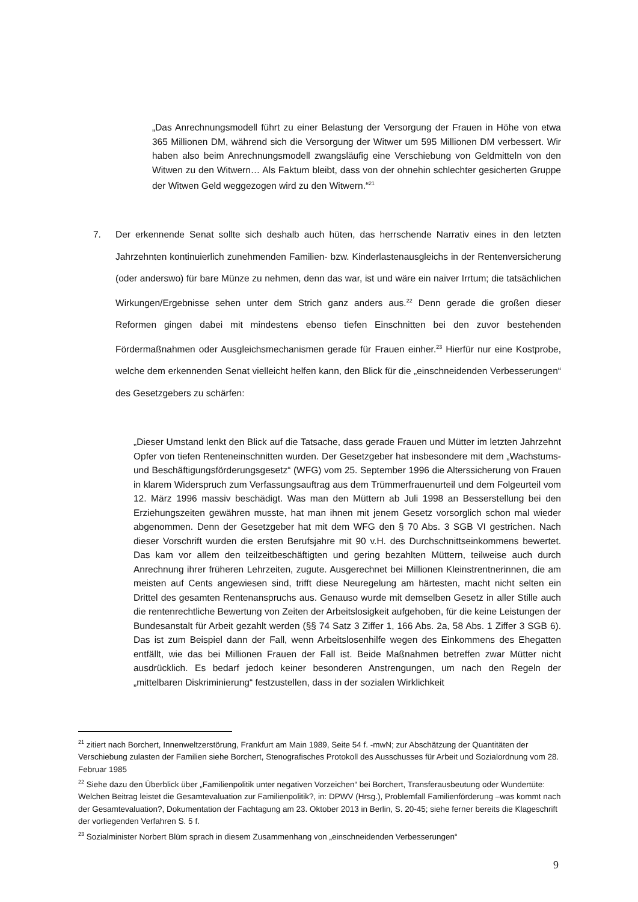„Das Anrechnungsmodell führt zu einer Belastung der Versorgung der Frauen in Höhe von etwa 365 Millionen DM, während sich die Versorgung der Witwer um 595 Millionen DM verbessert. Wir haben also beim Anrechnungsmodell zwangsläufig eine Verschiebung von Geldmitteln von den Witwen zu den Witwern… Als Faktum bleibt, dass von der ohnehin schlechter gesicherten Gruppe der Witwen Geld weggezogen wird zu den Witwern.“<sup>21</sup>
7. Der erkennende Senat sollte sich deshalb auch hüten, das herrschende Narrativ eines in den letzten Jahrzehnten kontinuierlich zunehmenden Familien- bzw. Kinderlastenausgleichs in der Rentenversicherung (oder anderswo) für bare Münze zu nehmen, denn das war, ist und wäre ein naiver Irrtum; die tatsächlichen Wirkungen/Ergebnisse sehen unter dem Strich ganz anders aus.<sup>22</sup> Denn gerade die großen dieser Reformen gingen dabei mit mindestens ebenso tiefen Einschnitten bei den zuvor bestehenden Fördermaßnahmen oder Ausgleichsmechanismen gerade für Frauen einher.<sup>23</sup> Hierfür nur eine Kostprobe, welche dem erkennenden Senat vielleicht helfen kann, den Blick für die „einschneidenden Verbesserungen“ des Gesetzgebers zu schärfen:
„Dieser Umstand lenkt den Blick auf die Tatsache, dass gerade Frauen und Mütter im letzten Jahrzehnt Opfer von tiefen Renteneinschnitten wurden. Der Gesetzgeber hat insbesondere mit dem „Wachstums- und Beschäftigungsförderungsgesetz“ (WFG) vom 25. September 1996 die Alterssicherung von Frauen in klarem Widerspruch zum Verfassungsauftrag aus dem Trümmerfrauenurteil und dem Folgeurteil vom 12. März 1996 massiv beschädigt. Was man den Müttern ab Juli 1998 an Besserstellung bei den Erziehungszeiten gewähren musste, hat man ihnen mit jenem Gesetz vorsorglich schon mal wieder abgenommen. Denn der Gesetzgeber hat mit dem WFG den § 70 Abs. 3 SGB VI gestrichen. Nach dieser Vorschrift wurden die ersten Berufsjahre mit 90 v.H. des Durchschnittseinkommens bewertet. Das kam vor allem den teilzeitbeschäftigten und gering bezahlten Müttern, teilweise auch durch Anrechnung ihrer früheren Lehrzeiten, zugute. Ausgerechnet bei Millionen Kleinstrentnerinnen, die am meisten auf Cents angewiesen sind, trifft diese Neuregelung am härtesten, macht nicht selten ein Drittel des gesamten Rentenanspruchs aus. Genauso wurde mit demselben Gesetz in aller Stille auch die rentenrechtliche Bewertung von Zeiten der Arbeitslosigkeit aufgehoben, für die keine Leistungen der Bundesanstalt für Arbeit gezahlt werden (§§ 74 Satz 3 Ziffer 1, 166 Abs. 2a, 58 Abs. 1 Ziffer 3 SGB 6). Das ist zum Beispiel dann der Fall, wenn Arbeitslosenhilfe wegen des Einkommens des Ehegatten entfällt, wie das bei Millionen Frauen der Fall ist. Beide Maßnahmen betreffen zwar Mütter nicht ausdrücklich. Es bedarf jedoch keiner besonderen Anstrengungen, um nach den Regeln der „mittelbaren Diskriminierung“ festzustellen, dass in der sozialen Wirklichkeit
<sup>21</sup> zitiert nach Borchert, Innenweltzerstörung, Frankfurt am Main 1989, Seite 54 f. -mwN; zur Abschätzung der Quantitäten der Verschiebung zulasten der Familien siehe Borchert, Stenografisches Protokoll des Ausschusses für Arbeit und Sozialordnung vom 28. Februar 1985
<sup>22</sup> Siehe dazu den Überblick über „Familienpolitik unter negativen Vorzeichen“ bei Borchert, Transferausbeutung oder Wundertüte: Welchen Beitrag leistet die Gesamtevaluation zur Familienpolitik?, in: DPWV (Hrsg.), Problemfall Familienförderung –was kommt nach der Gesamtevaluation?, Dokumentation der Fachtagung am 23. Oktober 2013 in Berlin, S. 20-45; siehe ferner bereits die Klageschrift der vorliegenden Verfahren S. 5 f.
<sup>23</sup> Sozialminister Norbert Blüm sprach in diesem Zusammenhang von „einschneidenden Verbesserungen“
9